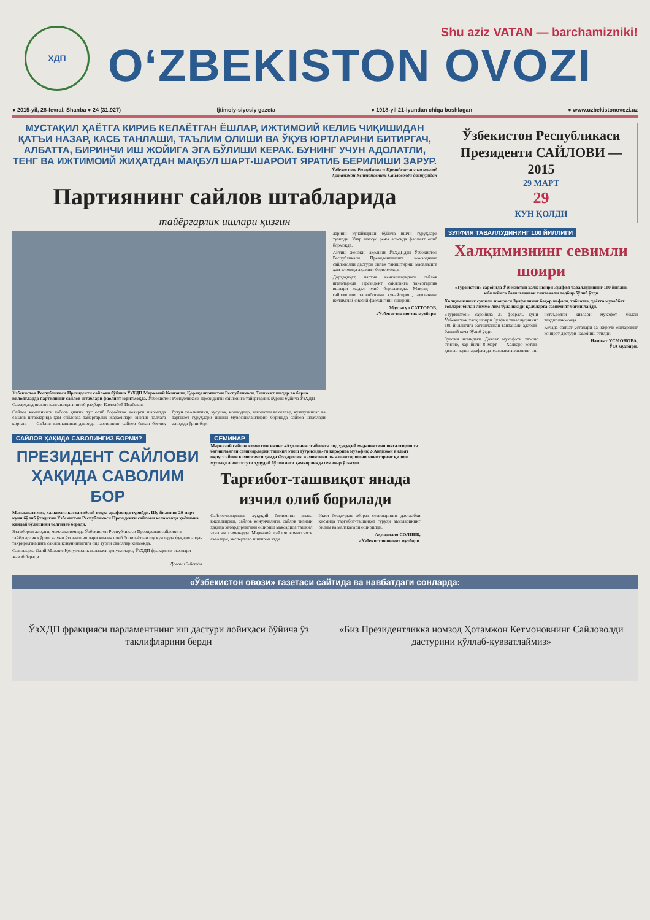ХДП
Shu aziz VATAN — barchamizniki!
O‘ZBEKISTON OVOZI
● 2015-yil, 28-fevral. Shanba ● 24 (31.927) Ijtimoiy-siyosiy gazeta ● 1918-yil 21-iyundan chiqa boshlagan ● www.uzbekistonovozi.uz
МУСТАҚИЛ ҲАЁТГА КИРИБ КЕЛАЁТГАН ЁШЛАР, ИЖТИМОИЙ КЕЛИБ ЧИҚИШИДАН ҚАТЪИ НАЗАР, КАСБ ТАНЛАШИ, ТАЪЛИМ ОЛИШИ ВА ЎҚУВ ЮРТЛАРИНИ БИТИРГАЧ, АЛБАТТА, БИРИНЧИ ИШ ЖОЙИГА ЭГА БЎЛИШИ КЕРАК. БУНИНГ УЧУН АДОЛАТЛИ, ТЕНГ ВА ИЖТИМОИЙ ЖИҲАТДАН МАҚБУЛ ШАРТ-ШАРОИТ ЯРАТИБ БЕРИЛИШИ ЗАРУР.
Ўзбекистон Республикаси Президентлигига номзод
Ҳотамжон Кетмоновнинг Сайловолди дастуридан
Партиянинг сайлов штабларида
тайёргарлик ишлари қизғин
Ўзбекистон Республикаси Президенти сайлови бўйича ЎзХДП Марказий Кенгаши, Қорақалпоғистон Республикаси, Тошкент шаҳар ва барча вилоятларда партиянинг сайлов штаблари фаолият юритмоқда. Ўзбекистон Республикаси Президенти сайловига тайёргарлик кўриш бўйича ЎзХДП Самарқанд вилоят кенгашидаги штаб раҳбари Камолбой Исабеков.
Сайлов кампанияси тобора қизғин тус олиб бораётган ҳозирги шароитда сайлов штабларида ҳам сайловга тайёргарлик жараёнлари қизғин паллага кирган. — Сайлов кампанияси даврида партиянинг сайлов билан боғлиқ бутун фаолиятини, хусусан, номзодлар, ваколатли вакиллар, кузатувчилар ва тарғибот гуруҳлари ишини мувофиқлаштириб боришда сайлов штаблари алоҳида ўрни бор.
ларини кучайтириш бўйича ишчи гуруҳлари тузилди. Улар махсус режа асосида фаолият олиб бормоқда.
Айтиш жоизки, аҳолини ЎзХДПдан Ўзбекистон Республикаси Президентлигига номзоднинг сайловолди дастури билан таништириш масаласига ҳам алоҳида аҳамият берилмоқда.
Дарҳақиқат, партия кенгашларидаги сайлов штабларида Президент сайловига тайёргарлик ишлари жадал олиб борилмоқда. Мақсад — сайловолди тарғиботини кучайтириш, аҳолининг ижтимоий-сиёсий фаоллигини ошириш.
Абдурасул САТТОРОВ,
«Ўзбекистон овози» мухбири.
Ўзбекистон Республикаси Президенти САЙЛОВИ — 2015
29 МАРТ
29
КУН ҚОЛДИ
ЗУЛФИЯ ТАВАЛЛУДИНИНГ 100 ЙИЛЛИГИ
Халқимизнинг севимли шоири
«Туркистон» саройида Ўзбекистон халқ шоири Зулфия таваллудининг 100 йиллик юбилейига бағишланган тантанали тадбир бўлиб ўтди
Халқимизнинг суюкли шоираси Зулфиянинг баҳор нафаси, табиатга, ҳаётга муҳаббат ғоялари билан лиммо-лим тўла ижоди қалбларга самимият бағишлайди.
«Туркистон» саройида 27 февраль куни Ўзбекистон халқ шоири Зулфия таваллудининг 100 йиллигига бағишланган тантанали адабий-бадиий кеча бўлиб ўтди.
Зулфия номидаги Давлат мукофоти таъсис этилиб, ҳар йили 8 март — Халқаро хотин-қизлар куни арафасида мамлакатимизнинг энг истеъдодли қизлари мукофот билан тақдирланмоқда.
Кечада санъат усталари ва ижрочи ёшларнинг концерт дастури намойиш этилди.
Назокат УСМОНОВА,
ЎзА мухбири.
САЙЛОВ ҲАҚИДА САВОЛИНГИЗ БОРМИ?
ПРЕЗИДЕНТ САЙЛОВИ ҲАҚИДА САВОЛИМ БОР
Мамлакатимиз, халқимиз катта сиёсий воқеа арафасида турибди. Шу йилнинг 29 март куни бўлиб ўтадиган Ўзбекистон Республикаси Президенти сайлови келажакда ҳаётимиз қандай бўлишини белгилаб беради.
Эътиборли жиҳати, мамлакатимизда Ўзбекистон Республикаси Президенти сайловига тайёргарлик кўриш ва уни ўтказиш ишлари қизғин олиб борилаётган шу кунларда фуқаролардан таҳририятимизга сайлов қонунчилигига оид турли саволлар келмоқда.
Саволларга Олий Мажлис Қонунчилик палатаси депутатлари, ЎзХДП фракцияси аъзолари жавоб беради.
Давоми 3-бетда.
СЕМИНАР
Марказий сайлов комиссиясининг «Аҳолининг сайловга оид ҳуқуқий маданиятини юксалтиришга бағишланган семинарларни ташкил этиш тўғрисида»ги қарорига мувофиқ 2-Андижон вилоят округ сайлов комиссияси ҳамда Фуқаролик жамиятини шакллантиришни мониторинг қилиш мустақил институти ҳудудий бўлинмаси ҳамкорликда семинар ўтказди.
Тарғибот-ташвиқот янада изчил олиб борилади
Сайловчиларнинг ҳуқуқий билимини янада юксалтириш, сайлов қонунчилиги, сайлов тизими ҳақида хабардорлигини ошириш мақсадида ташкил этилган семинарда Марказий сайлов комиссияси аъзолари, экспертлар иштирок этди.
Икки босқичдан иборат семинарнинг дастлабки қисмида тарғибот-ташвиқот гуруҳи аъзоларининг билим ва малакалари оширилди.
Аҳмадилло СОЛИЕВ,
«Ўзбекистон овози» мухбири.
«Ўзбекистон овози» газетаси сайтида ва навбатдаги сонларда:
ЎзХДП фракцияси парламентнинг иш дастури лойиҳаси бўйича ўз таклифларини берди
«Биз Президентликка номзод Ҳотамжон Кетмоновнинг Сайловолди дастурини қўллаб-қувватлаймиз»